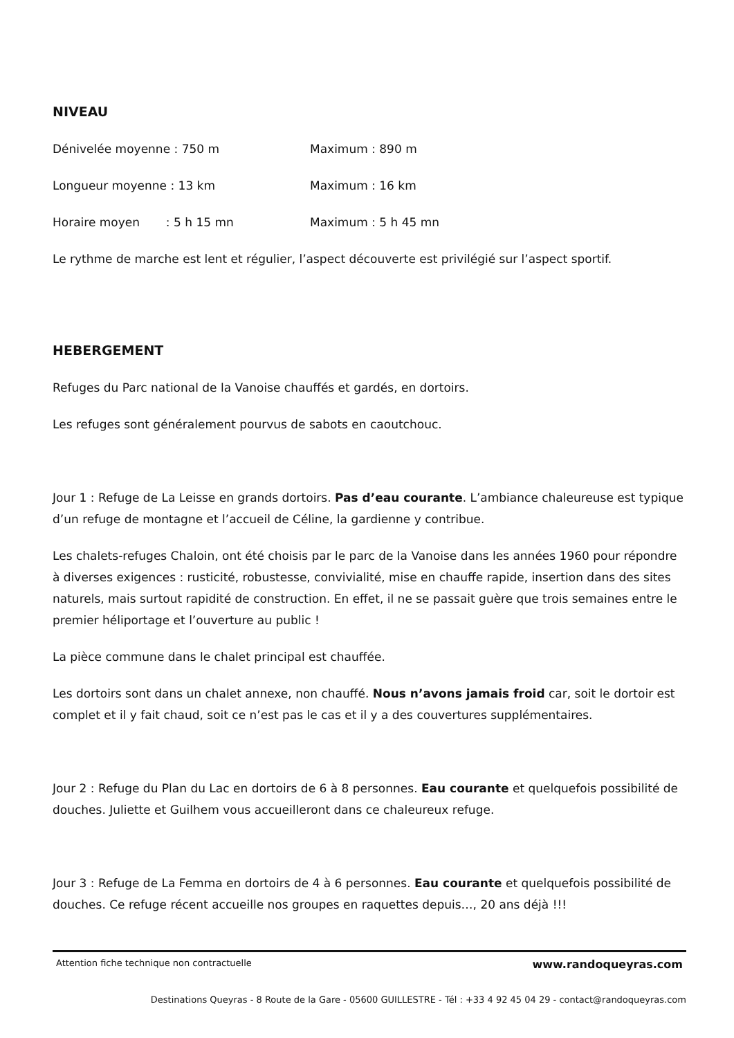NIVEAU
Dénivelée moyenne : 750 m Maximum : 890 m
Longueur moyenne : 13 km Maximum : 16 km
Horaire moyen : 5 h 15 mn Maximum : 5 h 45 mn
Le rythme de marche est lent et régulier, l’aspect découverte est privilégié sur l’aspect sportif.
HEBERGEMENT
Refuges du Parc national de la Vanoise chauffés et gardés, en dortoirs.
Les refuges sont généralement pourvus de sabots en caoutchouc.
Jour 1 : Refuge de La Leisse en grands dortoirs. Pas d’eau courante. L’ambiance chaleureuse est typique d’un refuge de montagne et l’accueil de Céline, la gardienne y contribue.
Les chalets-refuges Chaloin, ont été choisis par le parc de la Vanoise dans les années 1960 pour répondre à diverses exigences : rusticité, robustesse, convivialité, mise en chauffe rapide, insertion dans des sites naturels, mais surtout rapidité de construction. En effet, il ne se passait guère que trois semaines entre le premier héliportage et l’ouverture au public !
La pièce commune dans le chalet principal est chauffée.
Les dortoirs sont dans un chalet annexe, non chauffé. Nous n’avons jamais froid car, soit le dortoir est complet et il y fait chaud, soit ce n’est pas le cas et il y a des couvertures supplémentaires.
Jour 2 : Refuge du Plan du Lac en dortoirs de 6 à 8 personnes. Eau courante et quelquefois possibilité de douches. Juliette et Guilhem vous accueilleront dans ce chaleureux refuge.
Jour 3 : Refuge de La Femma en dortoirs de 4 à 6 personnes. Eau courante et quelquefois possibilité de douches. Ce refuge récent accueille nos groupes en raquettes depuis…, 20 ans déjà !!!
Attention fiche technique non contractuelle www.randoqueyras.com
Destinations Queyras - 8 Route de la Gare - 05600 GUILLESTRE - Tél : +33 4 92 45 04 29 - contact@randoqueyras.com